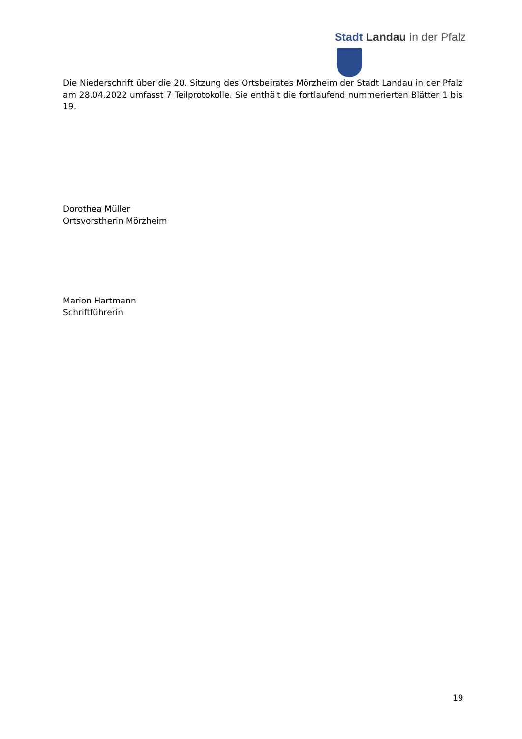Stadt Landau in der Pfalz
Die Niederschrift über die 20. Sitzung des Ortsbeirates Mörzheim der Stadt Landau in der Pfalz am 28.04.2022 umfasst 7 Teilprotokolle. Sie enthält die fortlaufend nummerierten Blätter 1 bis 19.
Dorothea Müller
Ortsvorstherin Mörzheim
Marion Hartmann
Schriftführerin
19